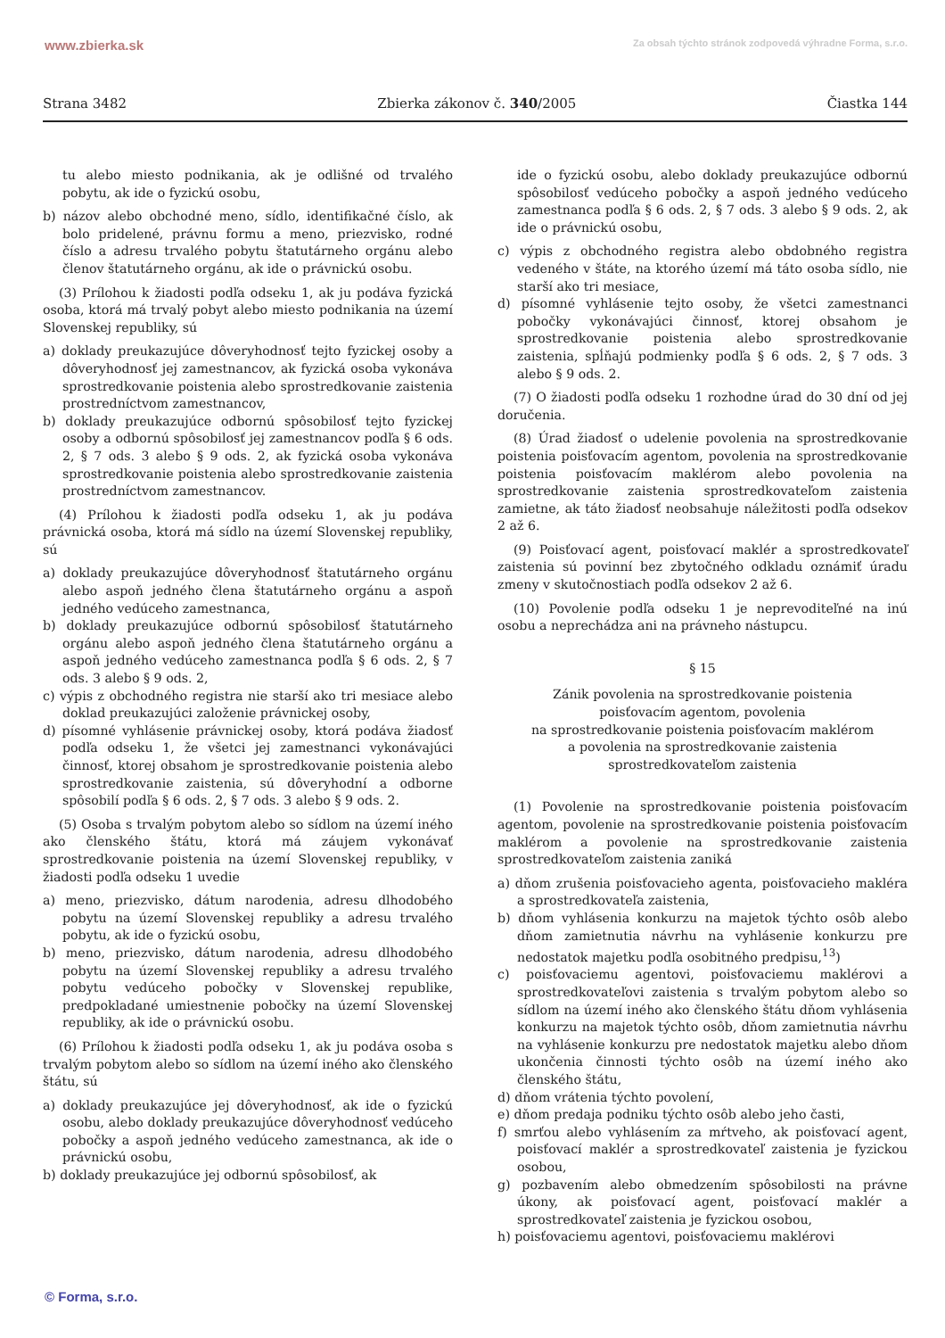www.zbierka.sk Za obsah týchto stránok zodpovedá výhradne Forma, s.r.o.
Strana 3482 Zbierka zákonov č. 340/2005 Čiastka 144
tu alebo miesto podnikania, ak je odlišné od trvalého pobytu, ak ide o fyzickú osobu,
b) názov alebo obchodné meno, sídlo, identifikačné číslo, ak bolo pridelené, právnu formu a meno, priezvisko, rodné číslo a adresu trvalého pobytu štatutárneho orgánu alebo členov štatutárneho orgánu, ak ide o právnickú osobu.
(3) Prílohou k žiadosti podľa odseku 1, ak ju podáva fyzická osoba, ktorá má trvalý pobyt alebo miesto podnikania na území Slovenskej republiky, sú
a) doklady preukazujúce dôveryhodnosť tejto fyzickej osoby a dôveryhodnosť jej zamestnancov, ak fyzická osoba vykonáva sprostredkovanie poistenia alebo sprostredkovanie zaistenia prostredníctvom zamestnancov,
b) doklady preukazujúce odbornú spôsobilosť tejto fyzickej osoby a odbornú spôsobilosť jej zamestnancov podľa § 6 ods. 2, § 7 ods. 3 alebo § 9 ods. 2, ak fyzická osoba vykonáva sprostredkovanie poistenia alebo sprostredkovanie zaistenia prostredníctvom zamestnancov.
(4) Prílohou k žiadosti podľa odseku 1, ak ju podáva právnická osoba, ktorá má sídlo na území Slovenskej republiky, sú
a) doklady preukazujúce dôveryhodnosť štatutárneho orgánu alebo aspoň jedného člena štatutárneho orgánu a aspoň jedného vedúceho zamestnanca,
b) doklady preukazujúce odbornú spôsobilosť štatutárneho orgánu alebo aspoň jedného člena štatutárneho orgánu a aspoň jedného vedúceho zamestnanca podľa § 6 ods. 2, § 7 ods. 3 alebo § 9 ods. 2,
c) výpis z obchodného registra nie starší ako tri mesiace alebo doklad preukazujúci založenie právnickej osoby,
d) písomné vyhlásenie právnickej osoby, ktorá podáva žiadosť podľa odseku 1, že všetci jej zamestnanci vykonávajúci činnosť, ktorej obsahom je sprostredkovanie poistenia alebo sprostredkovanie zaistenia, sú dôveryhodní a odborne spôsobilí podľa § 6 ods. 2, § 7 ods. 3 alebo § 9 ods. 2.
(5) Osoba s trvalým pobytom alebo so sídlom na území iného ako členského štátu, ktorá má záujem vykonávať sprostredkovanie poistenia na území Slovenskej republiky, v žiadosti podľa odseku 1 uvedie
a) meno, priezvisko, dátum narodenia, adresu dlhodobého pobytu na území Slovenskej republiky a adresu trvalého pobytu, ak ide o fyzickú osobu,
b) meno, priezvisko, dátum narodenia, adresu dlhodobého pobytu na území Slovenskej republiky a adresu trvalého pobytu vedúceho pobočky v Slovenskej republike, predpokladané umiestnenie pobočky na území Slovenskej republiky, ak ide o právnickú osobu.
(6) Prílohou k žiadosti podľa odseku 1, ak ju podáva osoba s trvalým pobytom alebo so sídlom na území iného ako členského štátu, sú
a) doklady preukazujúce jej dôveryhodnosť, ak ide o fyzickú osobu, alebo doklady preukazujúce dôveryhodnosť vedúceho pobočky a aspoň jedného vedúceho zamestnanca, ak ide o právnickú osobu,
b) doklady preukazujúce jej odbornú spôsobilosť, ak
ide o fyzickú osobu, alebo doklady preukazujúce odbornú spôsobilosť vedúceho pobočky a aspoň jedného vedúceho zamestnanca podľa § 6 ods. 2, § 7 ods. 3 alebo § 9 ods. 2, ak ide o právnickú osobu,
c) výpis z obchodného registra alebo obdobného registra vedeného v štáte, na ktorého území má táto osoba sídlo, nie starší ako tri mesiace,
d) písomné vyhlásenie tejto osoby, že všetci zamestnanci pobočky vykonávajúci činnosť, ktorej obsahom je sprostredkovanie poistenia alebo sprostredkovanie zaistenia, spĺňajú podmienky podľa § 6 ods. 2, § 7 ods. 3 alebo § 9 ods. 2.
(7) O žiadosti podľa odseku 1 rozhodne úrad do 30 dní od jej doručenia.
(8) Úrad žiadosť o udelenie povolenia na sprostredkovanie poistenia poisťovacím agentom, povolenia na sprostredkovanie poistenia poisťovacím maklérom alebo povolenia na sprostredkovanie zaistenia sprostredkovateľom zaistenia zamietne, ak táto žiadosť neobsahuje náležitosti podľa odsekov 2 až 6.
(9) Poisťovací agent, poisťovací maklér a sprostredkovateľ zaistenia sú povinní bez zbytočného odkladu oznámiť úradu zmeny v skutočnostiach podľa odsekov 2 až 6.
(10) Povolenie podľa odseku 1 je neprevoditeľné na inú osobu a neprechádza ani na právneho nástupcu.
§ 15
Zánik povolenia na sprostredkovanie poistenia
poisťovacím agentom, povolenia
na sprostredkovanie poistenia poisťovacím maklérom
a povolenia na sprostredkovanie zaistenia
sprostredkovateľom zaistenia
(1) Povolenie na sprostredkovanie poistenia poisťovacím agentom, povolenie na sprostredkovanie poistenia poisťovacím maklérom a povolenie na sprostredkovanie zaistenia sprostredkovateľom zaistenia zaniká
a) dňom zrušenia poisťovacieho agenta, poisťovacieho makléra a sprostredkovateľa zaistenia,
b) dňom vyhlásenia konkurzu na majetok týchto osôb alebo dňom zamietnutia návrhu na vyhlásenie konkurzu pre nedostatok majetku podľa osobitného predpisu,<sup>13</sup>)
c) poisťovaciemu agentovi, poisťovaciemu maklérovi a sprostredkovateľovi zaistenia s trvalým pobytom alebo so sídlom na území iného ako členského štátu dňom vyhlásenia konkurzu na majetok týchto osôb, dňom zamietnutia návrhu na vyhlásenie konkurzu pre nedostatok majetku alebo dňom ukončenia činnosti týchto osôb na území iného ako členského štátu,
d) dňom vrátenia týchto povolení,
e) dňom predaja podniku týchto osôb alebo jeho časti,
f) smrťou alebo vyhlásením za mŕtveho, ak poisťovací agent, poisťovací maklér a sprostredkovateľ zaistenia je fyzickou osobou,
g) pozbavením alebo obmedzením spôsobilosti na právne úkony, ak poisťovací agent, poisťovací maklér a sprostredkovateľ zaistenia je fyzickou osobou,
h) poisťovaciemu agentovi, poisťovaciemu maklérovi
© Forma, s.r.o.